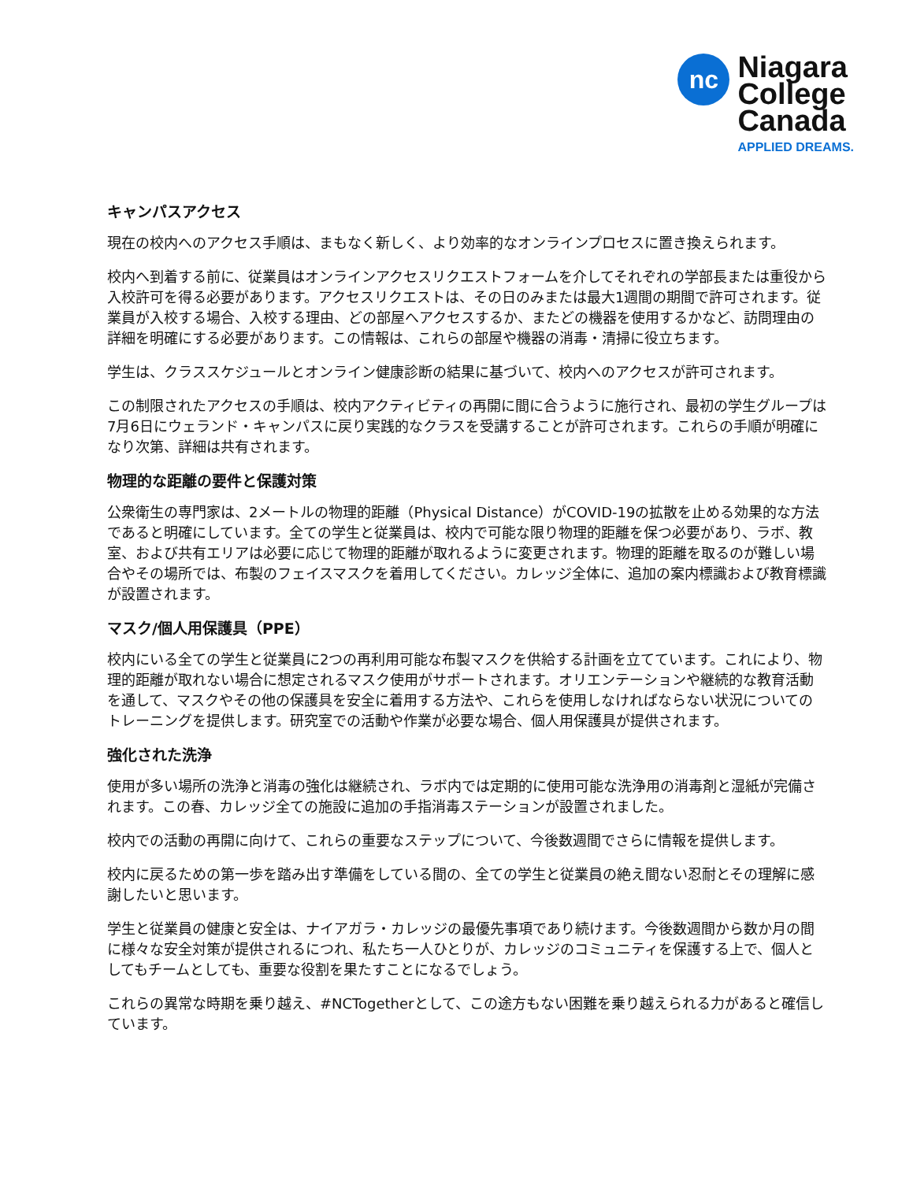nc
Niagara
College
Canada
APPLIED DREAMS.
キャンパスアクセス
現在の校内へのアクセス手順は、まもなく新しく、より効率的なオンラインプロセスに置き換えられます。
校内へ到着する前に、従業員はオンラインアクセスリクエストフォームを介してそれぞれの学部長または重役から入校許可を得る必要があります。アクセスリクエストは、その日のみまたは最大1週間の期間で許可されます。従業員が入校する場合、入校する理由、どの部屋へアクセスするか、またどの機器を使用するかなど、訪問理由の詳細を明確にする必要があります。この情報は、これらの部屋や機器の消毒・清掃に役立ちます。
学生は、クラススケジュールとオンライン健康診断の結果に基づいて、校内へのアクセスが許可されます。
この制限されたアクセスの手順は、校内アクティビティの再開に間に合うように施行され、最初の学生グループは7月6日にウェランド・キャンパスに戻り実践的なクラスを受講することが許可されます。これらの手順が明確になり次第、詳細は共有されます。
物理的な距離の要件と保護対策
公衆衛生の専門家は、2メートルの物理的距離（Physical Distance）がCOVID-19の拡散を止める効果的な方法であると明確にしています。全ての学生と従業員は、校内で可能な限り物理的距離を保つ必要があり、ラボ、教室、および共有エリアは必要に応じて物理的距離が取れるように変更されます。物理的距離を取るのが難しい場合やその場所では、布製のフェイスマスクを着用してください。カレッジ全体に、追加の案内標識および教育標識が設置されます。
マスク/個人用保護具（PPE）
校内にいる全ての学生と従業員に2つの再利用可能な布製マスクを供給する計画を立てています。これにより、物理的距離が取れない場合に想定されるマスク使用がサポートされます。オリエンテーションや継続的な教育活動を通して、マスクやその他の保護具を安全に着用する方法や、これらを使用しなければならない状況についてのトレーニングを提供します。研究室での活動や作業が必要な場合、個人用保護具が提供されます。
強化された洗浄
使用が多い場所の洗浄と消毒の強化は継続され、ラボ内では定期的に使用可能な洗浄用の消毒剤と湿紙が完備されます。この春、カレッジ全ての施設に追加の手指消毒ステーションが設置されました。
校内での活動の再開に向けて、これらの重要なステップについて、今後数週間でさらに情報を提供します。
校内に戻るための第一歩を踏み出す準備をしている間の、全ての学生と従業員の絶え間ない忍耐とその理解に感謝したいと思います。
学生と従業員の健康と安全は、ナイアガラ・カレッジの最優先事項であり続けます。今後数週間から数か月の間に様々な安全対策が提供されるにつれ、私たち一人ひとりが、カレッジのコミュニティを保護する上で、個人としてもチームとしても、重要な役割を果たすことになるでしょう。
これらの異常な時期を乗り越え、#NCTogetherとして、この途方もない困難を乗り越えられる力があると確信しています。